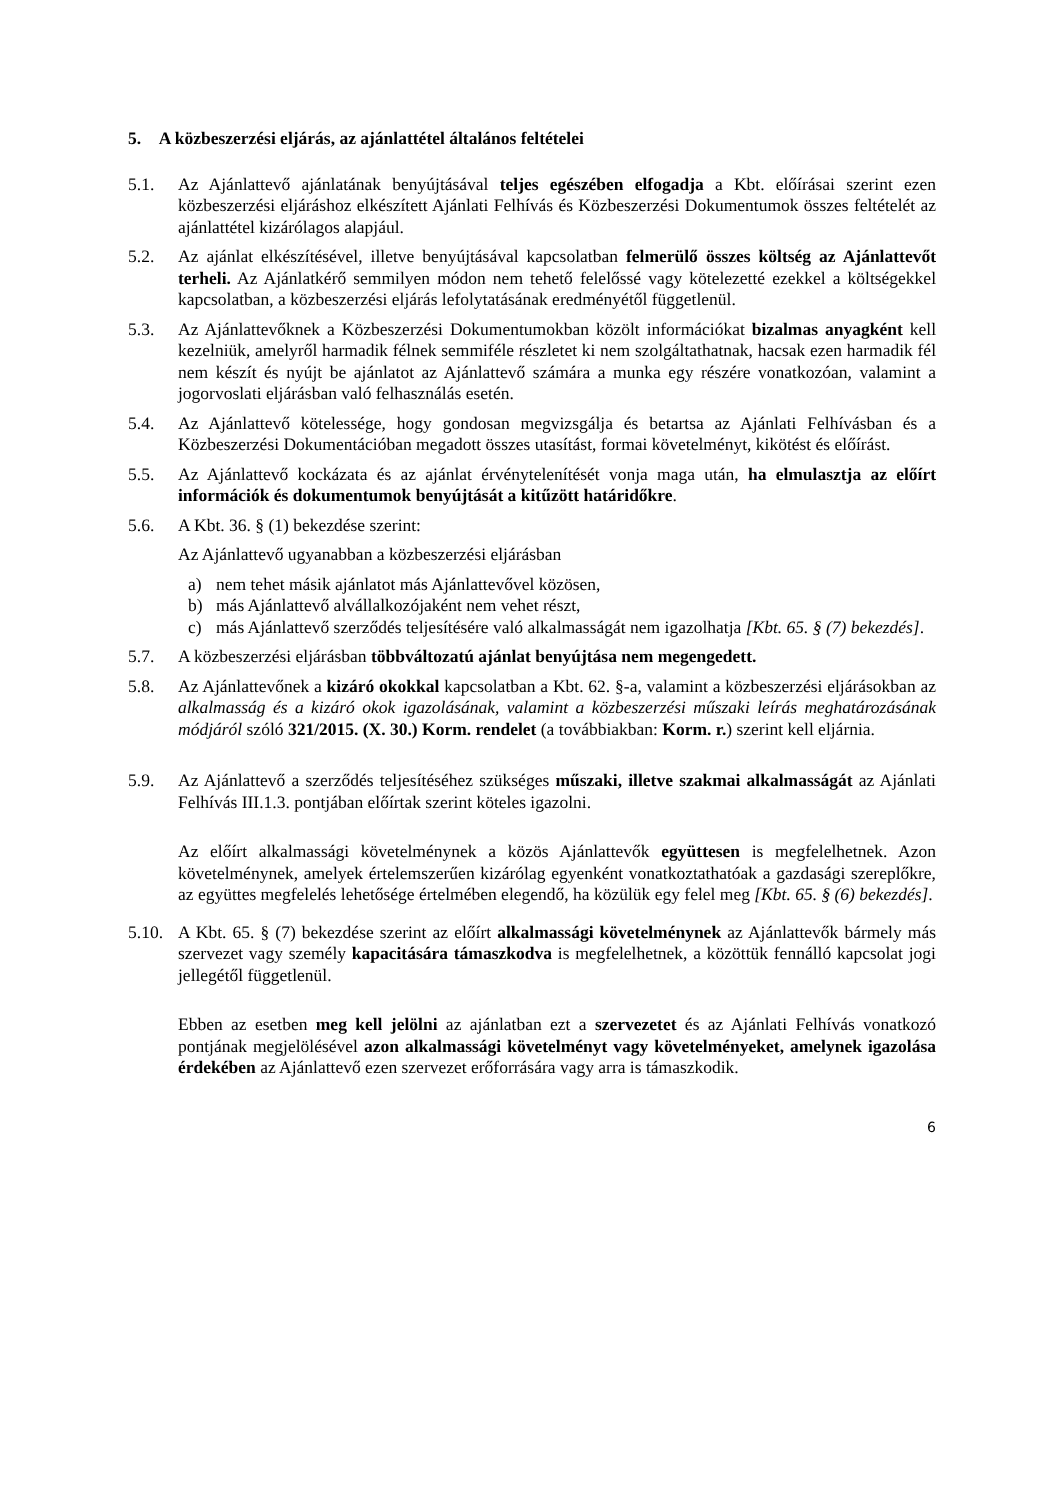5. A közbeszerzési eljárás, az ajánlattétel általános feltételei
5.1. Az Ajánlattevő ajánlatának benyújtásával teljes egészében elfogadja a Kbt. előírásai szerint ezen közbeszerzési eljáráshoz elkészített Ajánlati Felhívás és Közbeszerzési Dokumentumok összes feltételét az ajánlattétel kizárólagos alapjául.
5.2. Az ajánlat elkészítésével, illetve benyújtásával kapcsolatban felmerülő összes költség az Ajánlattevőt terheli. Az Ajánlatkérő semmilyen módon nem tehető felelőssé vagy kötelezetté ezekkel a költségekkel kapcsolatban, a közbeszerzési eljárás lefolytatásának eredményétől függetlenül.
5.3. Az Ajánlattevőknek a Közbeszerzési Dokumentumokban közölt információkat bizalmas anyagként kell kezelniük, amelyről harmadik félnek semmiféle részletet ki nem szolgáltathatnak, hacsak ezen harmadik fél nem készít és nyújt be ajánlatot az Ajánlattevő számára a munka egy részére vonatkozóan, valamint a jogorvoslati eljárásban való felhasználás esetén.
5.4. Az Ajánlattevő kötelessége, hogy gondosan megvizsgálja és betartsa az Ajánlati Felhívásban és a Közbeszerzési Dokumentációban megadott összes utasítást, formai követelményt, kikötést és előírást.
5.5. Az Ajánlattevő kockázata és az ajánlat érvénytelenítését vonja maga után, ha elmulasztja az előírt információk és dokumentumok benyújtását a kitűzött határidőkre.
5.6. A Kbt. 36. § (1) bekezdése szerint:
Az Ajánlattevő ugyanabban a közbeszerzési eljárásban
a) nem tehet másik ajánlatot más Ajánlattevővel közösen,
b) más Ajánlattevő alvállalkozójaként nem vehet részt,
c) más Ajánlattevő szerződés teljesítésére való alkalmasságát nem igazolhatja [Kbt. 65. § (7) bekezdés].
5.7. A közbeszerzési eljárásban többváltozatú ajánlat benyújtása nem megengedett.
5.8. Az Ajánlattevőnek a kizáró okokkal kapcsolatban a Kbt. 62. §-a, valamint a közbeszerzési eljárásokban az alkalmasság és a kizáró okok igazolásának, valamint a közbeszerzési műszaki leírás meghatározásának módjáról szóló 321/2015. (X. 30.) Korm. rendelet (a továbbiakban: Korm. r.) szerint kell eljárnia.
5.9. Az Ajánlattevő a szerződés teljesítéséhez szükséges műszaki, illetve szakmai alkalmasságát az Ajánlati Felhívás III.1.3. pontjában előírtak szerint köteles igazolni.
Az előírt alkalmassági követelménynek a közös Ajánlattevők együttesen is megfelelhetnek. Azon követelménynek, amelyek értelemszerűen kizárólag egyenként vonatkoztathatóak a gazdasági szereplőkre, az együttes megfelelés lehetősége értelmében elegendő, ha közülük egy felel meg [Kbt. 65. § (6) bekezdés].
5.10.
A Kbt. 65. § (7) bekezdése szerint az előírt alkalmassági követelménynek az Ajánlattevők bármely más szervezet vagy személy kapacitására támaszkodva is megfelelhetnek, a közöttük fennálló kapcsolat jogi jellegétől függetlenül.
Ebben az esetben meg kell jelölni az ajánlatban ezt a szervezetet és az Ajánlati Felhívás vonatkozó pontjának megjelölésével azon alkalmassági követelményt vagy követelményeket, amelynek igazolása érdekében az Ajánlattevő ezen szervezet erőforrására vagy arra is támaszkodik.
6